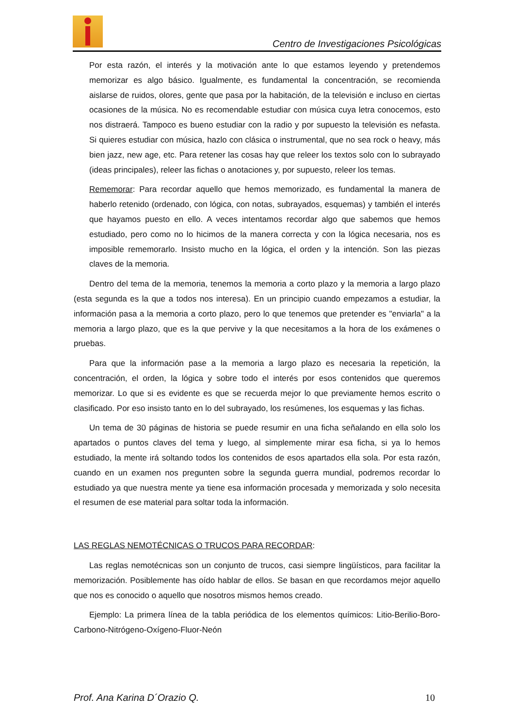Centro de Investigaciones Psicológicas
Por esta razón, el interés y la motivación ante lo que estamos leyendo y pretendemos memorizar es algo básico. Igualmente, es fundamental la concentración, se recomienda aislarse de ruidos, olores, gente que pasa por la habitación, de la televisión e incluso en ciertas ocasiones de la música. No es recomendable estudiar con música cuya letra conocemos, esto nos distraerá. Tampoco es bueno estudiar con la radio y por supuesto la televisión es nefasta. Si quieres estudiar con música, hazlo con clásica o instrumental, que no sea rock o heavy, más bien jazz, new age, etc. Para retener las cosas hay que releer los textos solo con lo subrayado (ideas principales), releer las fichas o anotaciones y, por supuesto, releer los temas.
Rememorar: Para recordar aquello que hemos memorizado, es fundamental la manera de haberlo retenido (ordenado, con lógica, con notas, subrayados, esquemas) y también el interés que hayamos puesto en ello. A veces intentamos recordar algo que sabemos que hemos estudiado, pero como no lo hicimos de la manera correcta y con la lógica necesaria, nos es imposible rememorarlo. Insisto mucho en la lógica, el orden y la intención. Son las piezas claves de la memoria.
Dentro del tema de la memoria, tenemos la memoria a corto plazo y la memoria a largo plazo (esta segunda es la que a todos nos interesa). En un principio cuando empezamos a estudiar, la información pasa a la memoria a corto plazo, pero lo que tenemos que pretender es "enviarla" a la memoria a largo plazo, que es la que pervive y la que necesitamos a la hora de los exámenes o pruebas.
Para que la información pase a la memoria a largo plazo es necesaria la repetición, la concentración, el orden, la lógica y sobre todo el interés por esos contenidos que queremos memorizar. Lo que si es evidente es que se recuerda mejor lo que previamente hemos escrito o clasificado. Por eso insisto tanto en lo del subrayado, los resúmenes, los esquemas y las fichas.
Un tema de 30 páginas de historia se puede resumir en una ficha señalando en ella solo los apartados o puntos claves del tema y luego, al simplemente mirar esa ficha, si ya lo hemos estudiado, la mente irá soltando todos los contenidos de esos apartados ella sola. Por esta razón, cuando en un examen nos pregunten sobre la segunda guerra mundial, podremos recordar lo estudiado ya que nuestra mente ya tiene esa información procesada y memorizada y solo necesita el resumen de ese material para soltar toda la información.
LAS REGLAS NEMOTÉCNICAS O TRUCOS PARA RECORDAR:
Las reglas nemotécnicas son un conjunto de trucos, casi siempre lingüísticos, para facilitar la memorización. Posiblemente has oído hablar de ellos. Se basan en que recordamos mejor aquello que nos es conocido o aquello que nosotros mismos hemos creado.
Ejemplo: La primera línea de la tabla periódica de los elementos químicos: Litio-Berilio-Boro-Carbono-Nitrógeno-Oxígeno-Fluor-Neón
Prof. Ana Karina D´Orazio Q. 10